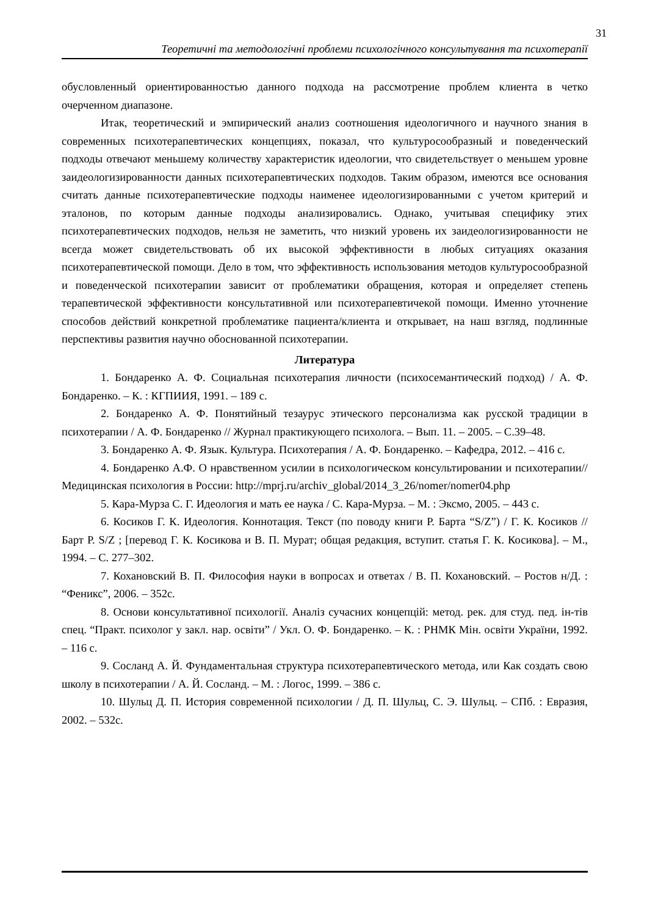31
Теоретичні та методологічні проблеми психологічного консультування та психотерапії
обусловленный ориентированностью данного подхода на рассмотрение проблем клиента в четко очерченном диапазоне.
Итак, теоретический и эмпирический анализ соотношения идеологичного и научного знания в современных психотерапевтических концепциях, показал, что культуросообразный и поведенческий подходы отвечают меньшему количеству характеристик идеологии, что свидетельствует о меньшем уровне заидеологизированности данных психотерапевтических подходов. Таким образом, имеются все основания считать данные психотерапевтические подходы наименее идеологизированными с учетом критерий и эталонов, по которым данные подходы анализировались. Однако, учитывая специфику этих психотерапевтических подходов, нельзя не заметить, что низкий уровень их заидеологизированности не всегда может свидетельствовать об их высокой эффективности в любых ситуациях оказания психотерапевтической помощи. Дело в том, что эффективность использования методов культуросообразной и поведенческой психотерапии зависит от проблематики обращения, которая и определяет степень терапевтической эффективности консультативной или психотерапевтичекой помощи. Именно уточнение способов действий конкретной проблематике пациента/клиента и открывает, на наш взгляд, подлинные перспективы развития научно обоснованной психотерапии.
Литература
1. Бондаренко А. Ф. Социальная психотерапия личности (психосемантический подход) / А. Ф. Бондаренко. – К. : КГПИИЯ, 1991. – 189 с.
2. Бондаренко А. Ф. Понятийный тезаурус этического персонализма как русской традиции в психотерапии / А. Ф. Бондаренко // Журнал практикующего психолога. – Вып. 11. – 2005. – С.39–48.
3. Бондаренко А. Ф. Язык. Культура. Психотерапия / А. Ф. Бондаренко. – Кафедра, 2012. – 416 с.
4. Бондаренко А.Ф. О нравственном усилии в психологическом консультировании и психотерапии// Медицинская психология в России: http://mprj.ru/archiv_global/2014_3_26/nomer/nomer04.php
5. Кара-Мурза С. Г. Идеология и мать ее наука / С. Кара-Мурза. – М. : Эксмо, 2005. – 443 с.
6. Косиков Г. К. Идеология. Коннотация. Текст (по поводу книги Р. Барта “S/Z”) / Г. К. Косиков // Барт Р. S/Z ; [перевод Г. К. Косикова и В. П. Мурат; общая редакция, вступит. статья Г. К. Косикова]. – М., 1994. – С. 277–302.
7. Кохановский В. П. Философия науки в вопросах и ответах / В. П. Кохановский. – Ростов н/Д. : “Феникс”, 2006. – 352с.
8. Основи консультативної психології. Аналіз сучасних концепцій: метод. рек. для студ. пед. ін-тів спец. “Практ. психолог у закл. нар. освіти” / Укл. О. Ф. Бондаренко. – К. : РНМК Мін. освіти України, 1992. – 116 с.
9. Сосланд А. Й. Фундаментальная структура психотерапевтического метода, или Как создать свою школу в психотерапии / А. Й. Сосланд. – М. : Логос, 1999. – 386 с.
10. Шульц Д. П. История современной психологии / Д. П. Шульц, С. Э. Шульц. – СПб. : Евразия, 2002. – 532с.